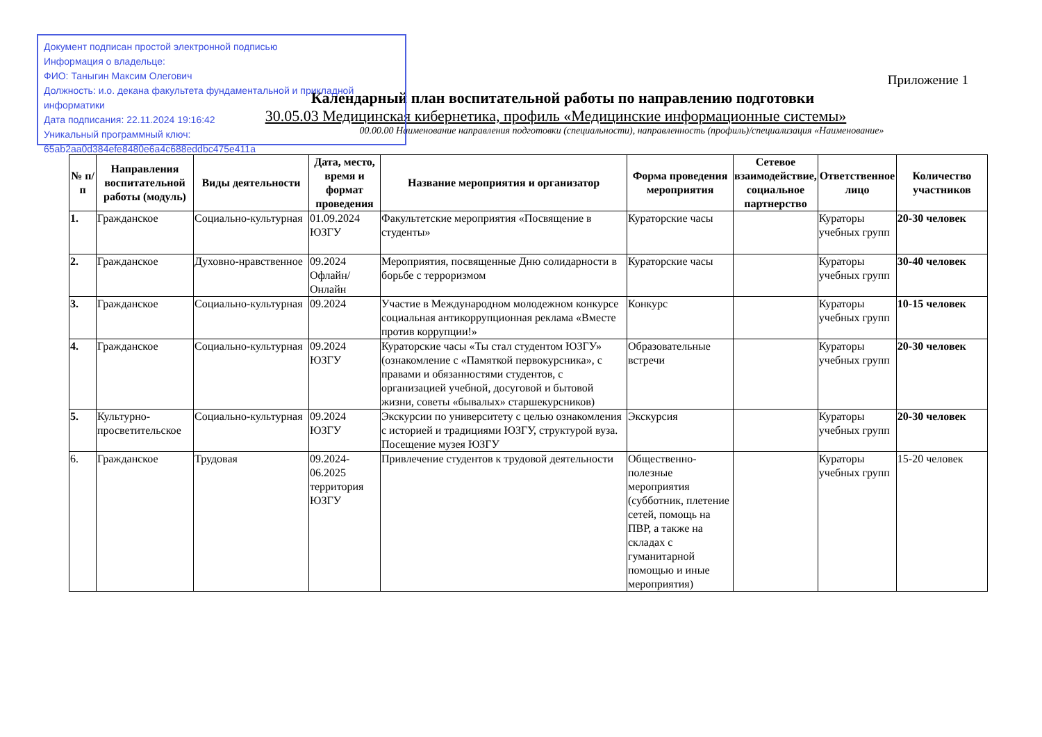Документ подписан простой электронной подписью
Информация о владельце:
ФИО: Таныгин Максим Олегович
Должность: и.о. декана факультета фундаментальной и прикладной информатики
Дата подписания: 22.11.2024 19:16:42
Уникальный программный ключ:
65ab2aa0d384efe8480e6a4c688eddbc475e411a
Приложение 1
Календарный план воспитательной работы по направлению подготовки
30.05.03 Медицинская кибернетика, профиль «Медицинские информационные системы»
00.00.00 Наименование направления подготовки (специальности), направленность (профиль)/специализация «Наименование»
| № п/п | Направления воспитательной работы (модуль) | Виды деятельности | Дата, место, время и формат проведения | Название мероприятия и организатор | Форма проведения мероприятия | Сетевое взаимодействие, социальное партнерство | Ответственное лицо | Количество участников |
| --- | --- | --- | --- | --- | --- | --- | --- | --- |
| 1. | Гражданское | Социально-культурная | 01.09.2024 ЮЗГУ | Факультетские мероприятия «Посвящение в студенты» | Кураторские часы | | Кураторы учебных групп | 20-30 человек |
| 2. | Гражданское | Духовно-нравственное | 09.2024 Офлайн/ Онлайн | Мероприятия, посвященные Дню солидарности в борьбе с терроризмом | Кураторские часы | | Кураторы учебных групп | 30-40 человек |
| 3. | Гражданское | Социально-культурная | 09.2024 | Участие в Международном молодежном конкурсе социальная антикоррупционная реклама «Вместе против коррупции!» | Конкурс | | Кураторы учебных групп | 10-15 человек |
| 4. | Гражданское | Социально-культурная | 09.2024 ЮЗГУ | Кураторские часы «Ты стал студентом ЮЗГУ» (ознакомление с «Памяткой первокурсника», с правами и обязанностями студентов, с организацией учебной, досуговой и бытовой жизни, советы «бывалых» старшекурсников) | Образовательные встречи | | Кураторы учебных групп | 20-30 человек |
| 5. | Культурно-просветительское | Социально-культурная | 09.2024 ЮЗГУ | Экскурсии по университету с целью ознакомления с историей и традициями ЮЗГУ, структурой вуза. Посещение музея ЮЗГУ | Экскурсия | | Кураторы учебных групп | 20-30 человек |
| 6. | Гражданское | Трудовая | 09.2024-06.2025 территория ЮЗГУ | Привлечение студентов к трудовой деятельности | Общественно-полезные мероприятия (субботник, плетение сетей, помощь на ПВР, а также на складах с гуманитарной помощью и иные мероприятия) | | Кураторы учебных групп | 15-20 человек |